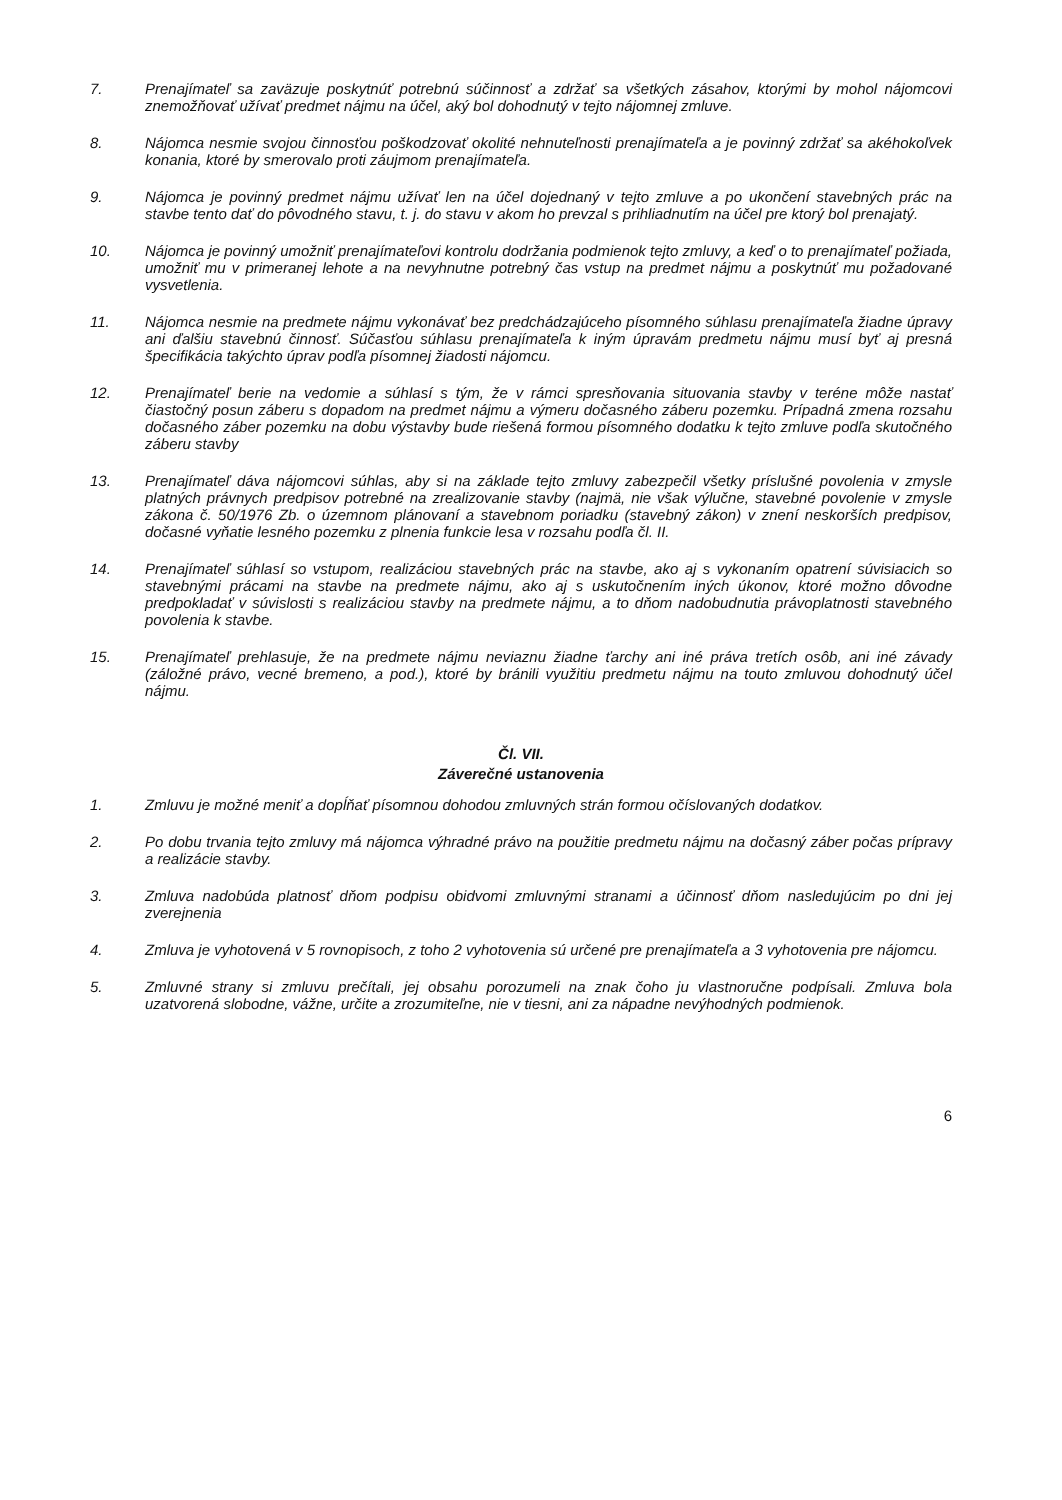7. Prenajímateľ sa zaväzuje poskytnúť potrebnú súčinnosť a zdržať sa všetkých zásahov, ktorými by mohol nájomcovi znemožňovať užívať predmet nájmu na účel, aký bol dohodnutý v tejto nájomnej zmluve.
8. Nájomca nesmie svojou činnosťou poškodzovať okolité nehnuteľnosti prenajímateľa a je povinný zdržať sa akéhokoľvek konania, ktoré by smerovalo proti záujmom prenajímateľa.
9. Nájomca je povinný predmet nájmu užívať len na účel dojednaný v tejto zmluve a po ukončení stavebných prác na stavbe tento dať do pôvodného stavu, t. j. do stavu v akom ho prevzal s prihliadnutím na účel pre ktorý bol prenajatý.
10. Nájomca je povinný umožniť prenajímateľovi kontrolu dodržania podmienok tejto zmluvy, a keď o to prenajímateľ požiada, umožniť mu v primeranej lehote a na nevyhnutne potrebný čas vstup na predmet nájmu a poskytnúť mu požadované vysvetlenia.
11. Nájomca nesmie na predmete nájmu vykonávať bez predchádzajúceho písomného súhlasu prenajímateľa žiadne úpravy ani ďalšiu stavebnú činnosť. Súčasťou súhlasu prenajímateľa k iným úpravám predmetu nájmu musí byť aj presná špecifikácia takýchto úprav podľa písomnej žiadosti nájomcu.
12. Prenajímateľ berie na vedomie a súhlasí s tým, že v rámci spresňovania situovania stavby v teréne môže nastať čiastočný posun záberu s dopadom na predmet nájmu a výmeru dočasného záberu pozemku. Prípadná zmena rozsahu dočasného záber pozemku na dobu výstavby bude riešená formou písomného dodatku k tejto zmluve podľa skutočného záberu stavby
13. Prenajímateľ dáva nájomcovi súhlas, aby si na základe tejto zmluvy zabezpečil všetky príslušné povolenia v zmysle platných právnych predpisov potrebné na zrealizovanie stavby (najmä, nie však výlučne, stavebné povolenie v zmysle zákona č. 50/1976 Zb. o územnom plánovaní a stavebnom poriadku (stavebný zákon) v znení neskorších predpisov, dočasné vyňatie lesného pozemku z plnenia funkcie lesa v rozsahu podľa čl. II.
14. Prenajímateľ súhlasí so vstupom, realizáciou stavebných prác na stavbe, ako aj s vykonaním opatrení súvisiacich so stavebnými prácami na stavbe na predmete nájmu, ako aj s uskutočnením iných úkonov, ktoré možno dôvodne predpokladať v súvislosti s realizáciou stavby na predmete nájmu, a to dňom nadobudnutia právoplatnosti stavebného povolenia k stavbe.
15. Prenajímateľ prehlasuje, že na predmete nájmu neviaznu žiadne ťarchy ani iné práva tretích osôb, ani iné závady (záložné právo, vecné bremeno, a pod.), ktoré by bránili využitiu predmetu nájmu na touto zmluvou dohodnutý účel nájmu.
Čl. VII.
Záverečné ustanovenia
1. Zmluvu je možné meniť a dopĺňať písomnou dohodou zmluvných strán formou očíslovaných dodatkov.
2. Po dobu trvania tejto zmluvy má nájomca výhradné právo na použitie predmetu nájmu na dočasný záber počas prípravy a realizácie stavby.
3. Zmluva nadobúda platnosť dňom podpisu obidvomi zmluvnými stranami a účinnosť dňom nasledujúcim po dni jej zverejnenia
4. Zmluva je vyhotovená v 5 rovnopisoch, z toho 2 vyhotovenia sú určené pre prenajímateľa a 3 vyhotovenia pre nájomcu.
5. Zmluvné strany si zmluvu prečítali, jej obsahu porozumeli na znak čoho ju vlastnoručne podpísali. Zmluva bola uzatvorená slobodne, vážne, určite a zrozumiteľne, nie v tiesni, ani za nápadne nevýhodných podmienok.
6